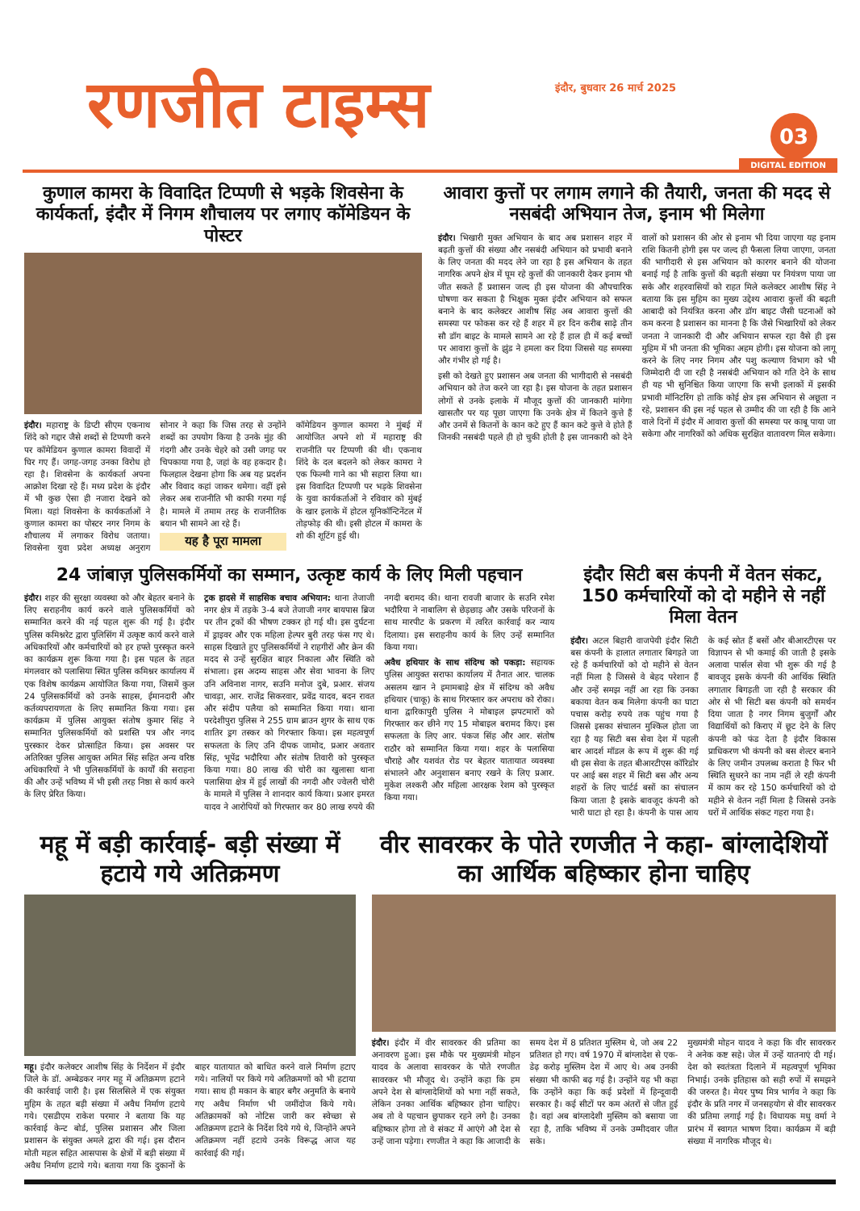रणजीत टाइम्स
इंदौर, बुधवार 26 मार्च 2025
03
DIGITAL EDITION
कुणाल कामरा के विवादित टिप्पणी से भड़के शिवसेना के कार्यकर्ता, इंदौर में निगम शौचालय पर लगाए कॉमेडियन के पोस्टर
इंदौर। महाराष्ट्र के डिप्टी सीएम एकनाथ शिंदे को गद्दार जैसे शब्दों से टिप्पणी करने पर कॉमेडियन कुणाल कामरा विवादों में घिर गए हैं। जगह-जगह उनका विरोध हो रहा है। शिवसेना के कार्यकर्ता अपना आक्रोश दिखा रहे हैं। मध्य प्रदेश के इंदौर में भी कुछ ऐसा ही नजारा देखने को मिला। यहां शिवसेना के कार्यकर्ताओं ने कुणाल कामरा का पोस्टर नगर निगम के शौचालय में लगाकर विरोध जताया। शिवसेना युवा प्रदेश अध्यक्ष अनुराग सोनार ने कहा कि जिस तरह से उन्होंने शब्दों का उपयोग किया है उनके मुंह की गंदगी और उनके चेहरे को उसी जगह पर चिपकाया गया है, जहां के वह हकदार है। फिलहाल देखना होगा कि अब यह प्रदर्शन और विवाद कहां जाकर थमेगा। वहीं इसे लेकर अब राजनीति भी काफी गरमा गई है। मामले में तमाम तरह के राजनीतिक बयान भी सामने आ रहे हैं।
यह है पूरा मामला
कॉमेडियन कुणाल कामरा ने मुंबई में आयोजित अपने शो में महाराष्ट्र की राजनीति पर टिप्पणी की थी। एकनाथ शिंदे के दल बदलने को लेकर कामरा ने एक फिल्मी गाने का भी सहारा लिया था। इस विवादित टिप्पणी पर भड़के शिवसेना के युवा कार्यकर्ताओं ने रविवार को मुंबई के खार इलाके में होटल यूनिकॉन्टिनेंटल में तोड़फोड़ की थी। इसी होटल में कामरा के शो की शूटिंग हुई थी।
आवारा कुत्तों पर लगाम लगाने की तैयारी, जनता की मदद से नसबंदी अभियान तेज, इनाम भी मिलेगा
इंदौर। भिखारी मुक्त अभियान के बाद अब प्रशासन शहर में बढ़ती कुत्तों की संख्या और नसबंदी अभियान को प्रभावी बनाने के लिए जनता की मदद लेने जा रहा है इस अभियान के तहत नागरिक अपने क्षेत्र में घूम रहे कुत्तों की जानकारी देकर इनाम भी जीत सकते हैं प्रशासन जल्द ही इस योजना की औपचारिक घोषणा कर सकता है भिक्षुक मुक्त इंदौर अभियान को सफल बनाने के बाद कलेक्टर आशीष सिंह अब आवारा कुत्तों की समस्या पर फोकस कर रहे हैं शहर में हर दिन करीब साढ़े तीन सौ डॉग बाइट के मामले सामने आ रहे हैं हाल ही में कई बच्चों पर आवारा कुत्तों के झुंड ने हमला कर दिया जिससे यह समस्या और गंभीर हो गई है।
इसी को देखते हुए प्रशासन अब जनता की भागीदारी से नसबंदी अभियान को तेज करने जा रहा है। इस योजना के तहत प्रशासन लोगों से उनके इलाके में मौजूद कुत्तों की जानकारी मांगेगा खासतौर पर यह पूछा जाएगा कि उनके क्षेत्र में कितने कुत्ते हैं और उनमें से कितनों के कान कटे हुए हैं कान कटे कुत्ते वे होते हैं जिनकी नसबंदी पहले ही हो चुकी होती है इस जानकारी को देने वालों को प्रशासन की ओर से इनाम भी दिया जाएगा यह इनाम राशि कितनी होगी इस पर जल्द ही फैसला लिया जाएगा, जनता की भागीदारी से इस अभियान को कारगर बनाने की योजना बनाई गई है ताकि कुत्तों की बढ़ती संख्या पर नियंत्रण पाया जा सके और शहरवासियों को राहत मिले कलेक्टर आशीष सिंह ने बताया कि इस मुहिम का मुख्य उद्देश्य आवारा कुत्तों की बढ़ती आबादी को नियंत्रित करना और डॉग बाइट जैसी घटनाओं को कम करना है प्रशासन का मानना है कि जैसे भिखारियों को लेकर जनता ने जानकारी दी और अभियान सफल रहा वैसे ही इस मुहिम में भी जनता की भूमिका अहम होगी। इस योजना को लागू करने के लिए नगर निगम और पशु कल्याण विभाग को भी जिम्मेदारी दी जा रही है नसबंदी अभियान को गति देने के साथ ही यह भी सुनिश्चित किया जाएगा कि सभी इलाकों में इसकी प्रभावी मॉनिटरिंग हो ताकि कोई क्षेत्र इस अभियान से अछूता न रहे, प्रशासन की इस नई पहल से उम्मीद की जा रही है कि आने वाले दिनों में इंदौर में आवारा कुत्तों की समस्या पर काबू पाया जा सकेगा और नागरिकों को अधिक सुरक्षित वातावरण मिल सकेगा।
24 जांबाज़ पुलिसकर्मियों का सम्मान, उत्कृष्ट कार्य के लिए मिली पहचान
इंदौर। शहर की सुरक्षा व्यवस्था को और बेहतर बनाने के लिए सराहनीय कार्य करने वाले पुलिसकर्मियों को सम्मानित करने की नई पहल शुरू की गई है। इंदौर पुलिस कमिश्नरेट द्वारा पुलिसिंग में उत्कृष्ट कार्य करने वाले अधिकारियों और कर्मचारियों को हर हफ्ते पुरस्कृत करने का कार्यक्रम शुरू किया गया है। इस पहल के तहत मंगलवार को पलासिया स्थित पुलिस कमिश्नर कार्यालय में एक विशेष कार्यक्रम आयोजित किया गया, जिसमें कुल 24 पुलिसकर्मियों को उनके साहस, ईमानदारी और कर्तव्यपरायणता के लिए सम्मानित किया गया। इस कार्यक्रम में पुलिस आयुक्त संतोष कुमार सिंह ने सम्मानित पुलिसकर्मियों को प्रशस्ति पत्र और नगद पुरस्कार देकर प्रोत्साहित किया। इस अवसर पर अतिरिक्त पुलिस आयुक्त अमित सिंह सहित अन्य वरिष्ठ अधिकारियों ने भी पुलिसकर्मियों के कार्यों की सराहना की और उन्हें भविष्य में भी इसी तरह निष्ठा से कार्य करने के लिए प्रेरित किया।
ट्रक हादसे में साहसिक बचाव अभियान: थाना तेजाजी नगर क्षेत्र में तड़के 3-4 बजे तेजाजी नगर बायपास ब्रिज पर तीन ट्रकों की भीषण टक्कर हो गई थी। इस दुर्घटना में ड्राइवर और एक महिला हेल्पर बुरी तरह फंस गए थे। साहस दिखाते हुए पुलिसकर्मियों ने राहगीरों और क्रेन की मदद से उन्हें सुरक्षित बाहर निकाला और स्थिति को संभाला। इस अदम्य साहस और सेवा भावना के लिए उनि अविनाश नागर, सउनि मनोज दुबे, प्रआर. संजय चावड़ा, आर. राजेंद्र सिकरवार, प्रवेंद्र यादव, बदन रावत और संदीप पलैया को सम्मानित किया गया। थाना परदेशीपुरा पुलिस ने 255 ग्राम ब्राउन शुगर के साथ एक शातिर ड्रग तस्कर को गिरफ्तार किया। इस महत्वपूर्ण सफलता के लिए उनि दीपक जामोद, प्रआर अवतार सिंह, भूपेंद्र भदौरिया और संतोष तिवारी को पुरस्कृत किया गया। 80 लाख की चोरी का खुलासा थाना पलासिया क्षेत्र में हुई लाखों की नगदी और ज्वेलरी चोरी के मामले में पुलिस ने शानदार कार्य किया। प्रआर इमरत यादव ने आरोपियों को गिरफ्तार कर 80 लाख रुपये की नगदी बरामद की। थाना रावजी बाजार के सउनि रमेश भदौरिया ने नाबालिग से छेड़छाड़ और उसके परिजनों के साथ मारपीट के प्रकरण में त्वरित कार्रवाई कर न्याय दिलाया। इस सराहनीय कार्य के लिए उन्हें सम्मानित किया गया।
अवैध हथियार के साथ संदिग्ध को पकड़ा: सहायक पुलिस आयुक्त सराफा कार्यालय में तैनात आर. चालक असलम खान ने इमामबाड़े क्षेत्र में संदिग्ध को अवैध हथियार (चाकू) के साथ गिरफ्तार कर अपराध को रोका। थाना द्वारिकापुरी पुलिस ने मोबाइल झपटमारों को गिरफ्तार कर छीने गए 15 मोबाइल बरामद किए। इस सफलता के लिए आर. पंकज सिंह और आर. संतोष राठौर को सम्मानित किया गया। शहर के पलासिया चौराहे और यशवंत रोड पर बेहतर यातायात व्यवस्था संभालने और अनुशासन बनाए रखने के लिए प्रआर. मुकेश लश्करी और महिला आरक्षक रेशम को पुरस्कृत किया गया।
इंदौर सिटी बस कंपनी में वेतन संकट, 150 कर्मचारियों को दो महीने से नहीं मिला वेतन
इंदौर। अटल बिहारी वाजपेयी इंदौर सिटी बस कंपनी के हालात लगातार बिगड़ते जा रहे हैं कर्मचारियों को दो महीने से वेतन नहीं मिला है जिससे वे बेहद परेशान हैं और उन्हें समझ नहीं आ रहा कि उनका बकाया वेतन कब मिलेगा कंपनी का घाटा पचास करोड़ रुपये तक पहुंच गया है जिससे इसका संचालन मुश्किल होता जा रहा है यह सिटी बस सेवा देश में पहली बार आदर्श मॉडल के रूप में शुरू की गई थी इस सेवा के तहत बीआरटीएस कॉरिडोर पर आई बस शहर में सिटी बस और अन्य शहरों के लिए चार्टर्ड बसों का संचालन किया जाता है इसके बावजूद कंपनी को भारी घाटा हो रहा है। कंपनी के पास आय के कई स्रोत हैं बसों और बीआरटीएस पर विज्ञापन से भी कमाई की जाती है इसके अलावा पार्सल सेवा भी शुरू की गई है बावजूद इसके कंपनी की आर्थिक स्थिति लगातार बिगड़ती जा रही है सरकार की ओर से भी सिटी बस कंपनी को समर्थन दिया जाता है नगर निगम बुजुर्गों और विद्यार्थियों को किराए में छूट देने के लिए कंपनी को फंड देता है इंदौर विकास प्राधिकरण भी कंपनी को बस शेल्टर बनाने के लिए जमीन उपलब्ध कराता है फिर भी स्थिति सुधरने का नाम नहीं ले रही कंपनी में काम कर रहे 150 कर्मचारियों को दो महीने से वेतन नहीं मिला है जिससे उनके घरों में आर्थिक संकट गहरा गया है।
महू में बड़ी कार्रवाई- बड़ी संख्या में हटाये गये अतिक्रमण
महू। इंदौर कलेक्टर आशीष सिंह के निर्देशन में इंदौर जिले के डॉ. अम्बेडकर नगर महू में अतिक्रमण हटाने की कार्रवाई जारी है। इस सिलसिले में एक संयुक्त मुहिम के तहत बड़ी संख्या में अवैध निर्माण हटाये गये। एसडीएम राकेश परमार ने बताया कि यह कार्रवाई केन्ट बोर्ड, पुलिस प्रशासन और जिला प्रशासन के संयुक्त अमले द्वारा की गई। इस दौरान मोती महल सहित आसपास के क्षेत्रों में बड़ी संख्या में अवैध निर्माण हटाये गये। बताया गया कि दुकानों के बाहर यातायात को बाधित करने वाले निर्माण हटाए गये। नालियों पर किये गये अतिक्रमणों को भी हटाया गया। साथ ही मकान के बाहर बगैर अनुमति के बनाये गए अवैध निर्माण भी जमींदोज किये गये। अतिक्रामकों को नोटिस जारी कर स्वेच्छा से अतिक्रमण हटाने के निर्देश दिये गये थे, जिन्होंने अपने अतिक्रमण नहीं हटाये उनके विरूद्ध आज यह कार्रवाई की गई।
वीर सावरकर के पोते रणजीत ने कहा- बांग्लादेशियों का आर्थिक बहिष्कार होना चाहिए
इंदौर। इंदौर में वीर सावरकर की प्रतिमा का अनावरण हुआ। इस मौके पर मुख्यमंत्री मोहन यादव के अलावा सावरकर के पोते रणजीत सावरकर भी मौजूद थे। उन्होंने कहा कि हम अपने देश से बांग्लादेशियों को भगा नहीं सकते, लेकिन उनका आर्थिक बहिष्कार होना चाहिए। अब तो वे पहचान छुपाकर रहने लगे है। उनका बहिष्कार होगा तो वे संकट में आएंगे औ देश से उन्हें जाना पड़ेगा। रणजीत ने कहा कि आजादी के समय देश में 8 प्रतिशत मुस्लिम थे, जो अब 22 प्रतिशत हो गए। वर्ष 1970 में बांग्लादेश से एक-डेढ़ करोड़ मुस्लिम देश में आए थे। अब उनकी संख्या भी काफी बढ़ गई है। उन्होंने यह भी कहा कि उन्होंने कहा कि कई प्रदेशों में हिन्दूवादी सरकार है। कई सीटों पर कम अंतरों से जीत हुई है। वहां अब बांग्लादेशी मुस्लिम को बसाया जा रहा है, ताकि भविष्य में उनके उम्मीदवार जीत सके।
मुख्यमंत्री मोहन यादव ने कहा कि वीर सावरकर ने अनेक कष्ट सहे। जेल में उन्हें यातनाएं दी गई। देश को स्वतंत्रता दिलाने में महत्वपूर्ण भूमिका निभाई। उनके इतिहास को सही रुपों में समझने की जरुरत है। मेयर पुष्य मित्र भार्गव ने कहा कि इंदौर के प्रति नगर में जनसहयोग से वीर सावरकर की प्रतिमा लगाई गई है। विधायक मधु वर्मा ने प्रारंभ में स्वागत भाषण दिया। कार्यक्रम में बड़ी संख्या में नागरिक मौजूद थे।